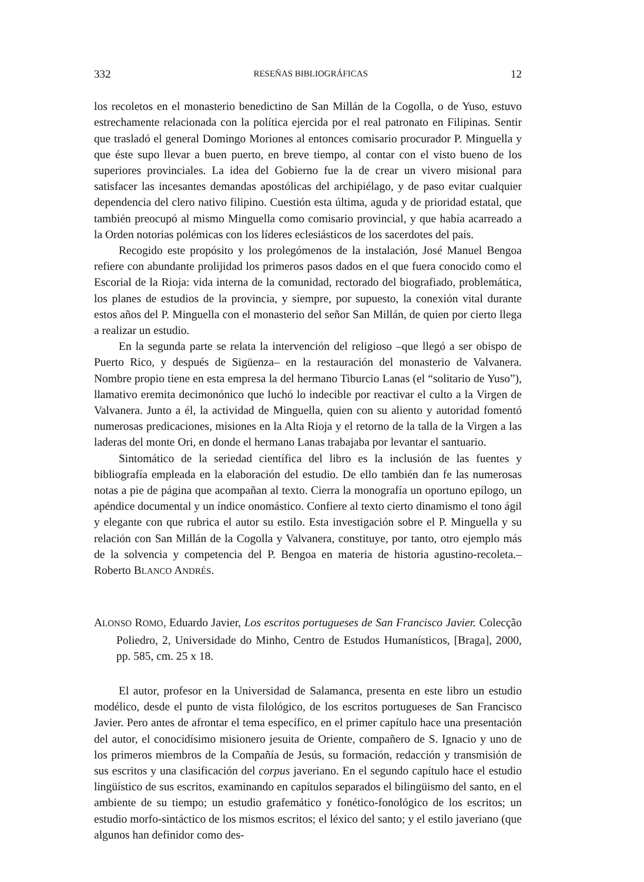332 RESEÑAS BIBLIOGRÁFICAS 12
los recoletos en el monasterio benedictino de San Millán de la Cogolla, o de Yuso, estuvo estrechamente relacionada con la política ejercida por el real patronato en Filipinas. Sentir que trasladó el general Domingo Moriones al entonces comisario procurador P. Minguella y que éste supo llevar a buen puerto, en breve tiempo, al contar con el visto bueno de los superiores provinciales. La idea del Gobierno fue la de crear un vivero misional para satisfacer las incesantes demandas apostólicas del archipiélago, y de paso evitar cualquier dependencia del clero nativo filipino. Cuestión esta última, aguda y de prioridad estatal, que también preocupó al mismo Minguella como comisario provincial, y que había acarreado a la Orden notorias polémicas con los líderes eclesiásticos de los sacerdotes del país.
Recogido este propósito y los prolegómenos de la instalación, José Manuel Bengoa refiere con abundante prolijidad los primeros pasos dados en el que fuera conocido como el Escorial de la Rioja: vida interna de la comunidad, rectorado del biografiado, problemática, los planes de estudios de la provincia, y siempre, por supuesto, la conexión vital durante estos años del P. Minguella con el monasterio del señor San Millán, de quien por cierto llega a realizar un estudio.
En la segunda parte se relata la intervención del religioso –que llegó a ser obispo de Puerto Rico, y después de Sigüenza– en la restauración del monasterio de Valvanera. Nombre propio tiene en esta empresa la del hermano Tiburcio Lanas (el “solitario de Yuso”), llamativo eremita decimonónico que luchó lo indecible por reactivar el culto a la Virgen de Valvanera. Junto a él, la actividad de Minguella, quien con su aliento y autoridad fomentó numerosas predicaciones, misiones en la Alta Rioja y el retorno de la talla de la Virgen a las laderas del monte Ori, en donde el hermano Lanas trabajaba por levantar el santuario.
Sintomático de la seriedad científica del libro es la inclusión de las fuentes y bibliografía empleada en la elaboración del estudio. De ello también dan fe las numerosas notas a pie de página que acompañan al texto. Cierra la monografía un oportuno epílogo, un apéndice documental y un índice onomástico. Confiere al texto cierto dinamismo el tono ágil y elegante con que rubrica el autor su estilo. Esta investigación sobre el P. Minguella y su relación con San Millán de la Cogolla y Valvanera, constituye, por tanto, otro ejemplo más de la solvencia y competencia del P. Bengoa en materia de historia agustino-recoleta.– Roberto BLANCO ANDRÉS.
ALONSO ROMO, Eduardo Javier, Los escritos portugueses de San Francisco Javier. Colecção Poliedro, 2, Universidade do Minho, Centro de Estudos Humanísticos, [Braga], 2000, pp. 585, cm. 25 x 18.
El autor, profesor en la Universidad de Salamanca, presenta en este libro un estudio modélico, desde el punto de vista filológico, de los escritos portugueses de San Francisco Javier. Pero antes de afrontar el tema específico, en el primer capítulo hace una presentación del autor, el conocidísimo misionero jesuita de Oriente, compañero de S. Ignacio y uno de los primeros miembros de la Compañía de Jesús, su formación, redacción y transmisión de sus escritos y una clasificación del corpus javeriano. En el segundo capítulo hace el estudio lingüístico de sus escritos, examinando en capítulos separados el bilingüismo del santo, en el ambiente de su tiempo; un estudio grafemático y fonético-fonológico de los escritos; un estudio morfo-sintáctico de los mismos escritos; el léxico del santo; y el estilo javeriano (que algunos han definidor como des-